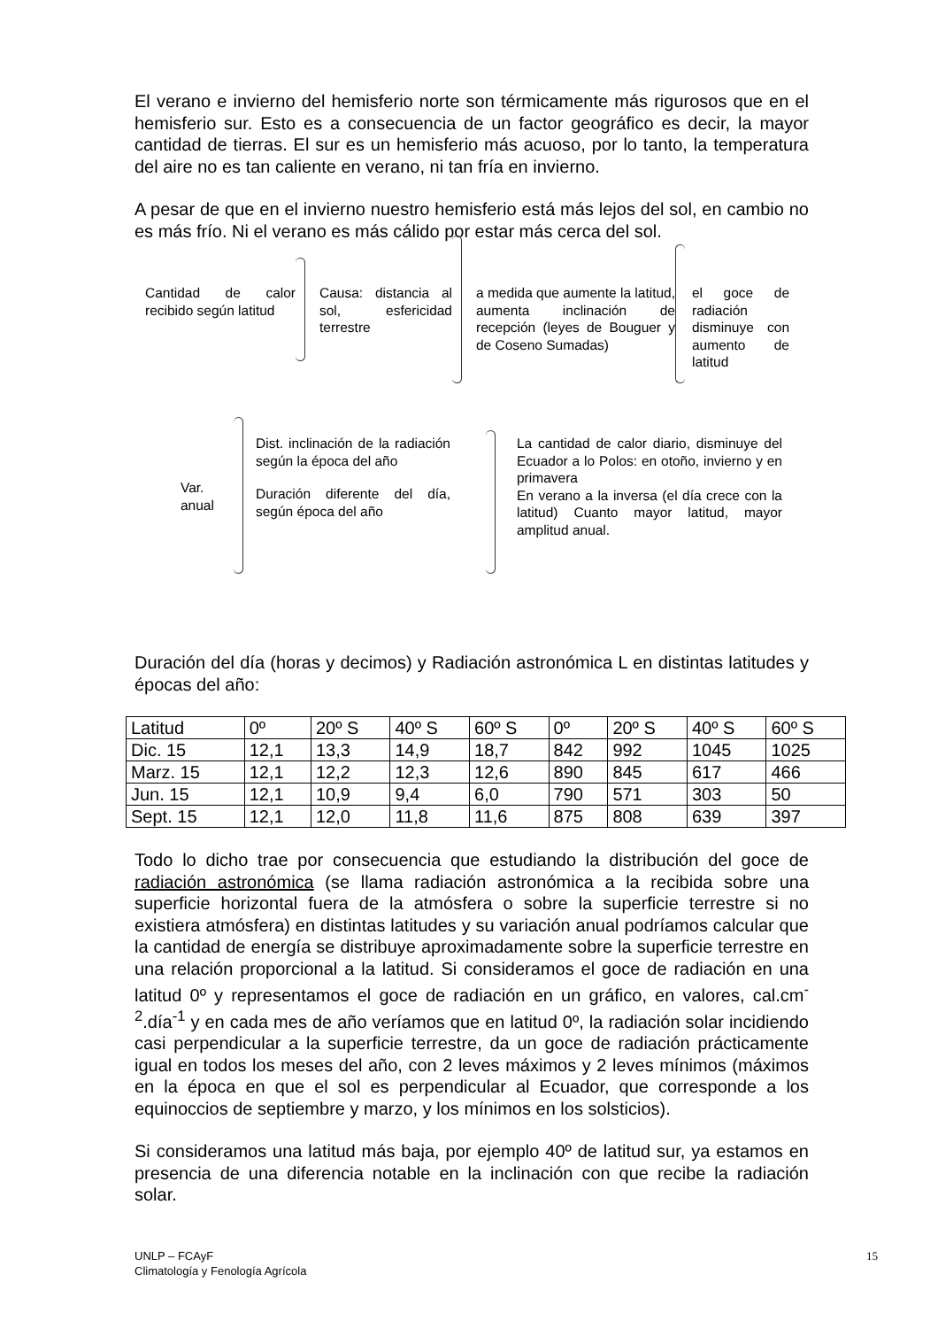El verano e invierno del hemisferio norte son térmicamente más rigurosos que en el hemisferio sur. Esto es a consecuencia de un factor geográfico es decir, la mayor cantidad de tierras. El sur es un hemisferio más acuoso, por lo tanto, la temperatura del aire no es tan caliente en verano, ni tan fría en invierno.
A pesar de que en el invierno nuestro hemisferio está más lejos del sol, en cambio no es más frío. Ni el verano es más cálido por estar más cerca del sol.
Cantidad de calor recibido según latitud
Causa: distancia al sol, esfericidad terrestre
a medida que aumente la latitud, aumenta inclinación de recepción (leyes de Bouguer y de Coseno Sumadas)
el goce de radiación disminuye con aumento de latitud
Var. anual
Dist. inclinación de la radiación según la época del año
Duración diferente del día, según época del año
La cantidad de calor diario, disminuye del Ecuador a lo Polos: en otoño, invierno y en primavera
En verano a la inversa (el día crece con la latitud) Cuanto mayor latitud, mayor amplitud anual.
Duración del día (horas y decimos) y Radiación astronómica L en distintas latitudes y épocas del año:
| Latitud | 0º | 20º S | 40º S | 60º S | 0º | 20º S | 40º S | 60º S |
| Dic. 15 | 12,1 | 13,3 | 14,9 | 18,7 | 842 | 992 | 1045 | 1025 |
| Marz. 15 | 12,1 | 12,2 | 12,3 | 12,6 | 890 | 845 | 617 | 466 |
| Jun. 15 | 12,1 | 10,9 | 9,4 | 6,0 | 790 | 571 | 303 | 50 |
| Sept. 15 | 12,1 | 12,0 | 11,8 | 11,6 | 875 | 808 | 639 | 397 |
Todo lo dicho trae por consecuencia que estudiando la distribución del goce de radiación astronómica (se llama radiación astronómica a la recibida sobre una superficie horizontal fuera de la atmósfera o sobre la superficie terrestre si no existiera atmósfera) en distintas latitudes y su variación anual podríamos calcular que la cantidad de energía se distribuye aproximadamente sobre la superficie terrestre en una relación proporcional a la latitud. Si consideramos el goce de radiación en una latitud 0º y representamos el goce de radiación en un gráfico, en valores, cal.cm<sup>-2</sup>.día<sup>-1</sup> y en cada mes de año veríamos que en latitud 0º, la radiación solar incidiendo casi perpendicular a la superficie terrestre, da un goce de radiación prácticamente igual en todos los meses del año, con 2 leves máximos y 2 leves mínimos (máximos en la época en que el sol es perpendicular al Ecuador, que corresponde a los equinoccios de septiembre y marzo, y los mínimos en los solsticios).
Si consideramos una latitud más baja, por ejemplo 40º de latitud sur, ya estamos en presencia de una diferencia notable en la inclinación con que recibe la radiación solar.
UNLP – FCAyF
Climatología y Fenología Agrícola
15